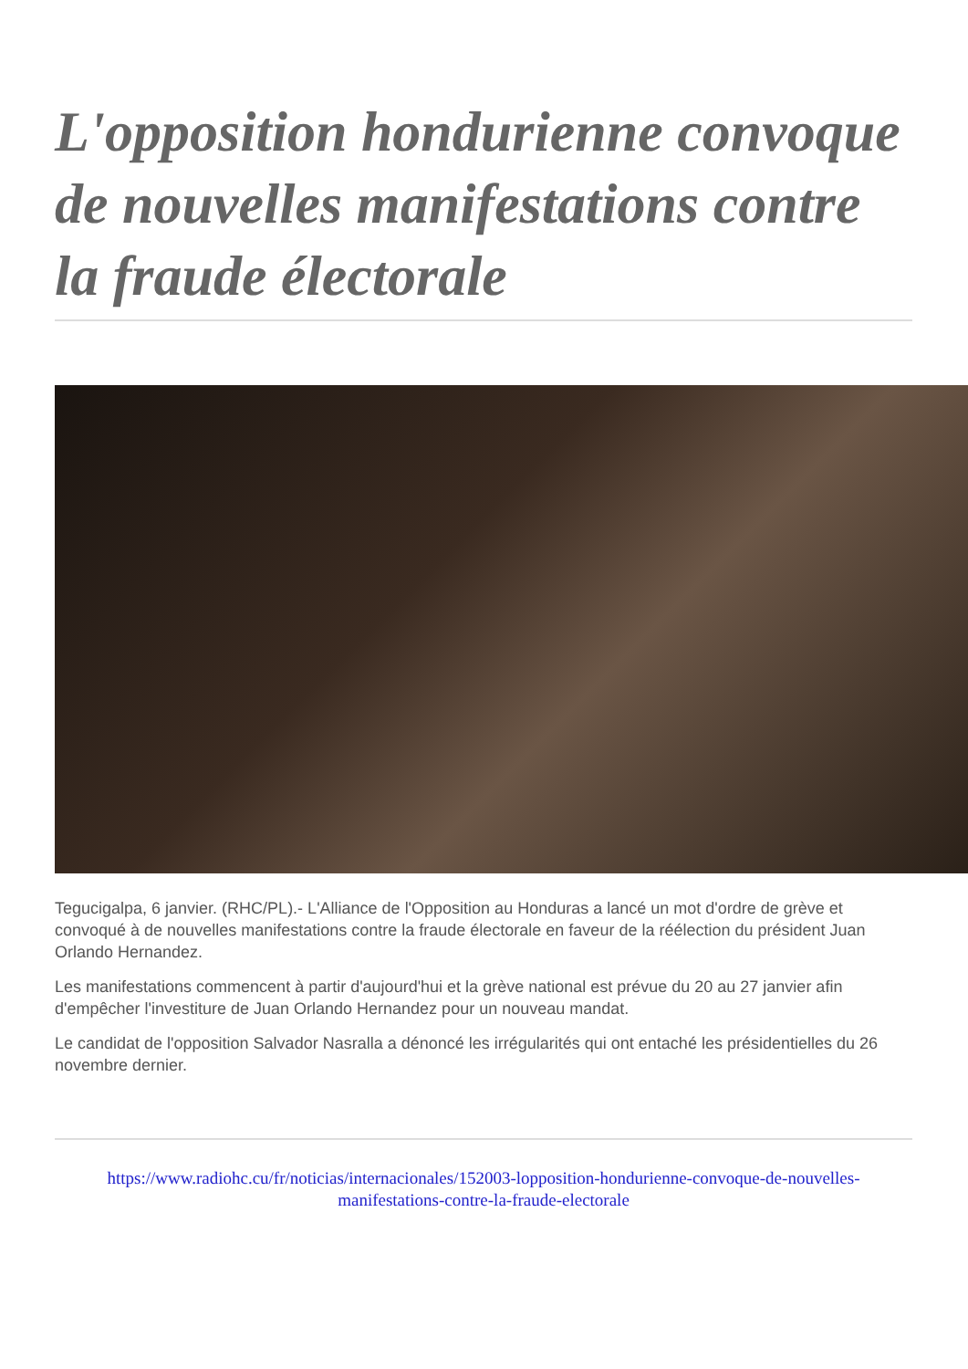L'opposition hondurienne convoque de nouvelles manifestations contre la fraude électorale
Tegucigalpa, 6 janvier. (RHC/PL).- L'Alliance de l'Opposition au Honduras a lancé un mot d'ordre de grève et convoqué à de nouvelles manifestations contre la fraude électorale en faveur de la réélection du président Juan Orlando Hernandez.
Les manifestations commencent à partir d'aujourd'hui et la grève national est prévue du 20 au 27 janvier afin d'empêcher l'investiture de Juan Orlando Hernandez pour un nouveau mandat.
Le candidat de l'opposition Salvador Nasralla a dénoncé les irrégularités qui ont entaché les présidentielles du 26 novembre dernier.
https://www.radiohc.cu/fr/noticias/internacionales/152003-lopposition-hondurienne-convoque-de-nouvelles-manifestations-contre-la-fraude-electorale